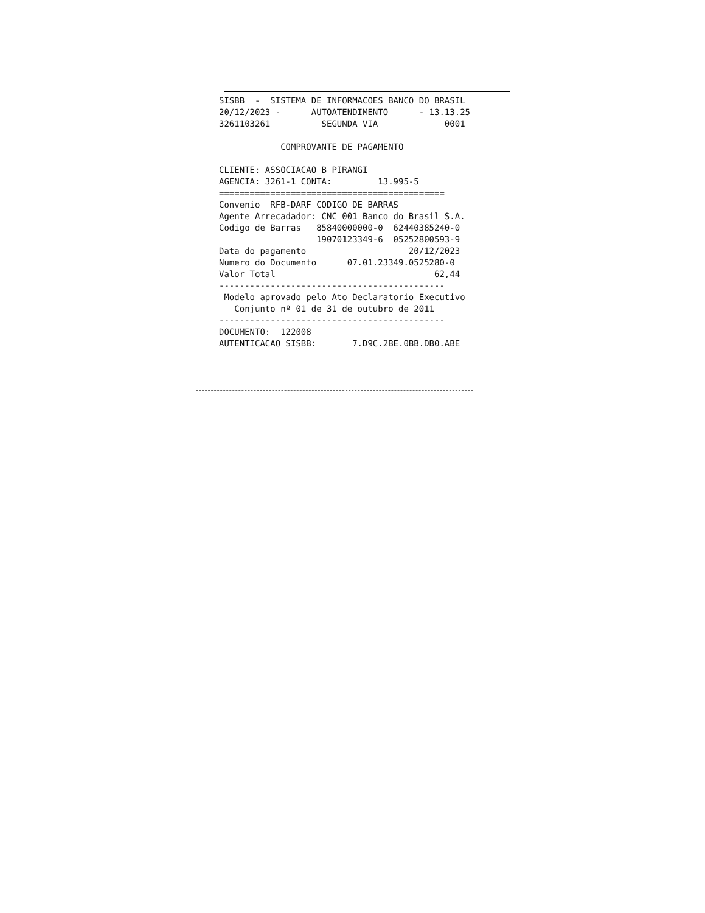SISBB - SISTEMA DE INFORMACOES BANCO DO BRASIL 20/12/2023 - AUTOATENDIMENTO - 13.13.25 3261103261 SEGUNDA VIA 0001 COMPROVANTE DE PAGAMENTO CLIENTE: ASSOCIACAO B PIRANGI AGENCIA: 3261-1 CONTA: 13.995-5 ============================================ Convenio RFB-DARF CODIGO DE BARRAS Agente Arrecadador: CNC 001 Banco do Brasil S.A. Codigo de Barras 85840000000-0 62440385240-0 19070123349-6 05252800593-9 Data do pagamento 20/12/2023 Numero do Documento 07.01.23349.0525280-0 Valor Total 62,44 -------------------------------------------- Modelo aprovado pelo Ato Declaratorio Executivo Conjunto nº 01 de 31 de outubro de 2011 -------------------------------------------- DOCUMENTO: 122008 AUTENTICACAO SISBB: 7.D9C.2BE.0BB.DB0.ABE